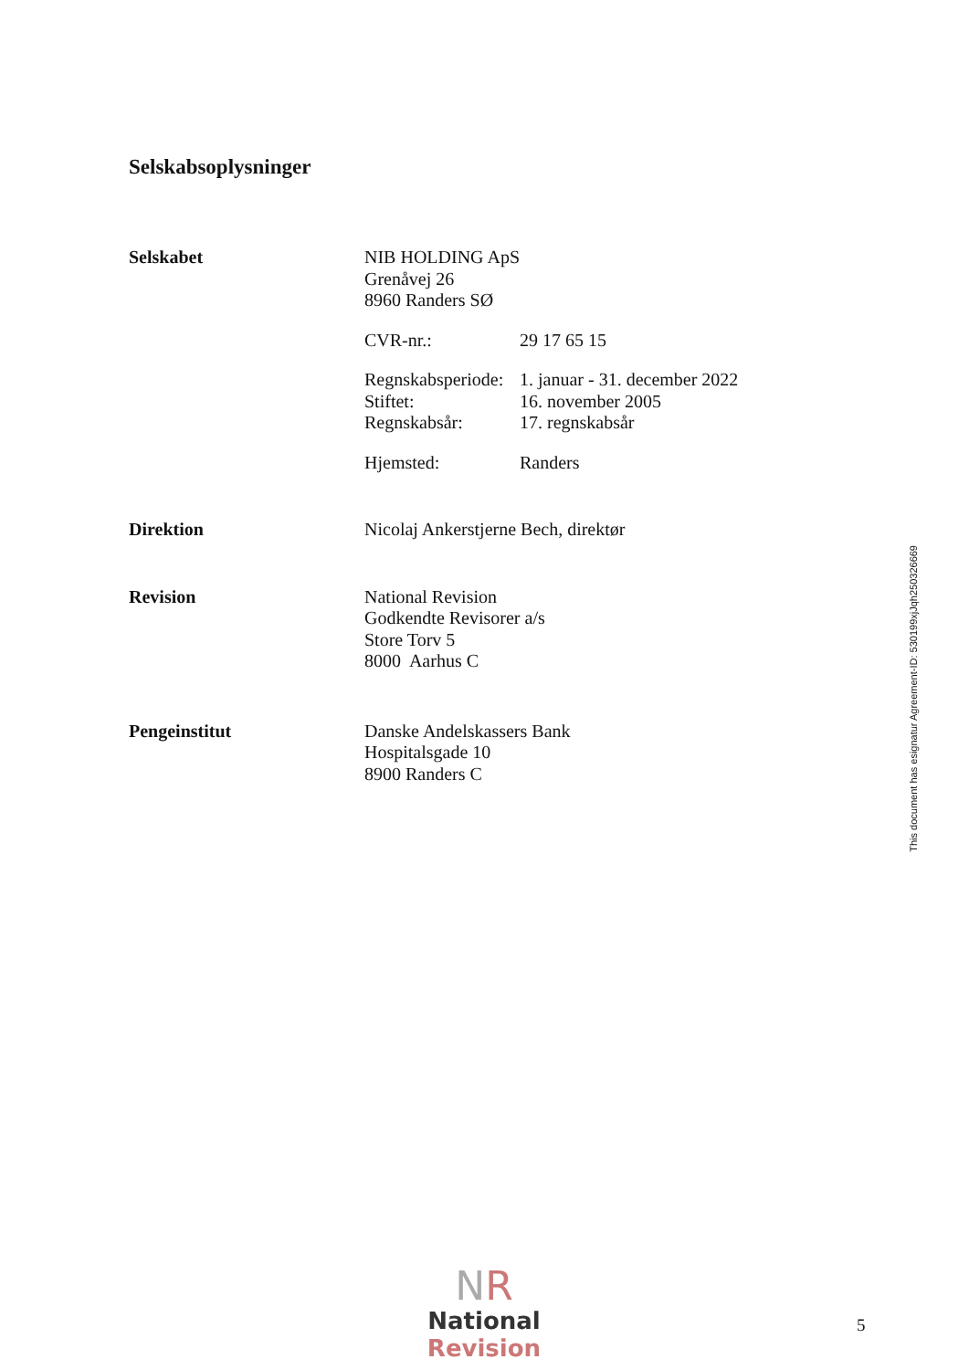Selskabsoplysninger
Selskabet
NIB HOLDING ApS
Grenåvej 26
8960 Randers SØ
| CVR-nr.: | 29 17 65 15 |
| Regnskabsperiode: | 1. januar - 31. december 2022 |
| Stiftet: | 16. november 2005 |
| Regnskabsår: | 17. regnskabsår |
| Hjemsted: | Randers |
Direktion
Nicolaj Ankerstjerne Bech, direktør
Revision
National Revision
Godkendte Revisorer a/s
Store Torv 5
8000 Aarhus C
Pengeinstitut
Danske Andelskassers Bank
Hospitalsgade 10
8900 Randers C
This document has esignatur Agreement-ID: 530199xjJqh250326669
NR
National Revision
5